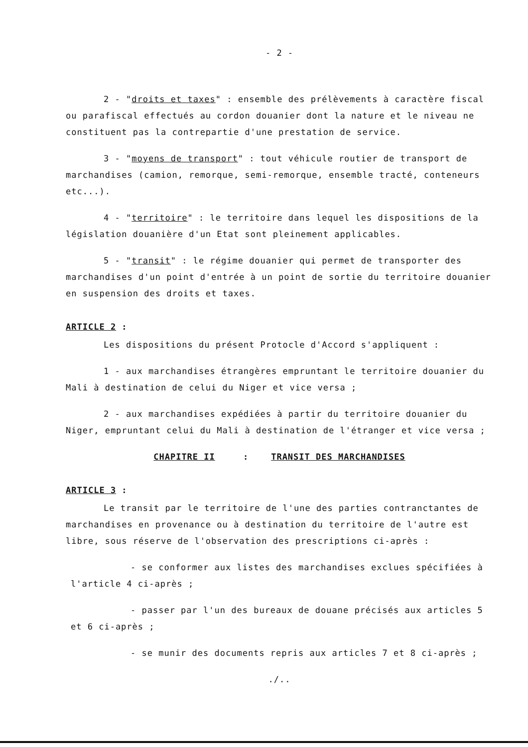- 2 -
2 - "droits et taxes" : ensemble des prélèvements à caractère fiscal ou parafiscal effectués au cordon douanier dont la nature et le niveau ne constituent pas la contrepartie d'une prestation de service.
3 - "moyens de transport" : tout véhicule routier de transport de marchandises (camion, remorque, semi-remorque, ensemble tracté, conteneurs etc...).
4 - "territoire" : le territoire dans lequel les dispositions de la législation douanière d'un Etat sont pleinement applicables.
5 - "transit" : le régime douanier qui permet de transporter des marchandises d'un point d'entrée à un point de sortie du territoire douanier en suspension des droits et taxes.
ARTICLE 2 :
Les dispositions du présent Protocle d'Accord s'appliquent :
1 - aux marchandises étrangères empruntant le territoire douanier du Mali à destination de celui du Niger et vice versa ;
2 - aux marchandises expédiées à partir du territoire douanier du Niger, empruntant celui du Mali à destination de l'étranger et vice versa ;
CHAPITRE II : TRANSIT DES MARCHANDISES
ARTICLE 3 :
Le transit par le territoire de l'une des parties contranctantes de marchandises en provenance ou à destination du territoire de l'autre est libre, sous réserve de l'observation des prescriptions ci-après :
- se conformer aux listes des marchandises exclues spécifiées à l'article 4 ci-après ;
- passer par l'un des bureaux de douane précisés aux articles 5 et 6 ci-après ;
- se munir des documents repris aux articles 7 et 8 ci-après ;
./..